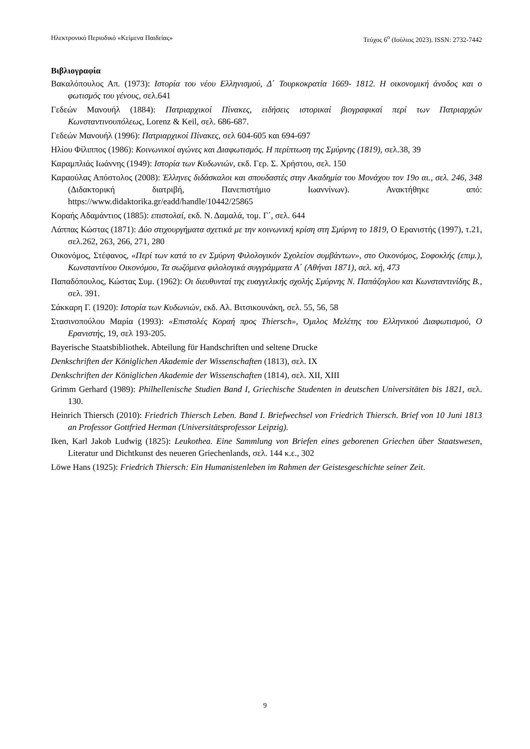Ηλεκτρονικό Περιοδικό «Κείμενα Παιδείας» Τεύχος 6<sup>ο</sup> (Ιούλιος 2023). ISSN: 2732-7442
Βιβλιογραφία
Βακαλόπουλος Απ. (1973): Ιστορία του νέου Ελληνισμού, Δ΄ Τουρκοκρατία 1669- 1812. Η οικονομική άνοδος και ο φωτισμός του γένους, σελ.641
Γεδεών Μανουήλ (1884): Πατριαρχικοί Πίνακες, ειδήσεις ιστορικαί βιογραφικαί περί των Πατριαρχών Κωνσταντινουπόλεως, Lorenz & Keil, σελ. 686-687.
Γεδεών Μανουήλ (1996): Πατριαρχικοί Πίνακες, σελ 604-605 και 694-697
Ηλίου Φίλιππος (1986): Κοινωνικοί αγώνες και Διαφωτισμός. Η περίπτωση της Σμύρνης (1819), σελ.38, 39
Καραμπλιάς Ιωάννης (1949): Ιστορία των Κυδωνιών, εκδ. Γερ. Σ. Χρήστου, σελ. 150
Καραούλας Απόστολος (2008): Έλληνες διδάσκαλοι και σπουδαστές στην Ακαδημία του Μονάχου τον 19ο αι., σελ. 246, 348 (Διδακτορική διατριβή, Πανεπιστήμιο Ιωαννίνων). Ανακτήθηκε από: https://www.didaktorika.gr/eadd/handle/10442/25865
Κοραής Αδαμάντιος (1885): επιστολαί, εκδ. Ν. Δαμαλά, τομ. Γ΄, σελ. 644
Λάππας Κώστας (1871): Δύο στιχουργήματα σχετικά με την κοινωνική κρίση στη Σμύρνη το 1819, Ο Ερανιστής (1997), τ.21, σελ.262, 263, 266, 271, 280
Οικονόμος, Στέφανος, «Περί των κατά το εν Σμύρνη Φιλολογικόν Σχολείον συμβάντων», στο Οικονόμος, Σοφοκλής (επιμ.), Κωνσταντίνου Οικονόμου, Τα σωζόμενα φιλολογικά συγγράμματα Α΄ (Αθήναι 1871), σελ. κή, 473
Παπαδόπουλος, Κώστας Συμ. (1962): Οι διευθυνταί της ευαγγελικής σχολής Σμύρνης Ν. Παπάζογλου και Κωνσταντινίδης Β., σελ. 391.
Σάκκαρη Γ. (1920): Ιστορία των Κυδωνιών, εκδ. Αλ. Βιτσικουνάκη, σελ. 55, 56, 58
Στασινοπούλου Μαρία (1993): «Επιστολές Κοραή προς Thiersch», Όμιλος Μελέτης του Ελληνικού Διαφωτισμού, Ο Ερανιστής, 19, σελ 193-205.
Bayerische Staatsbibliothek. Abteilung für Handschriften und seltene Drucke
Denkschriften der Königlichen Akademie der Wissenschaften (1813), σελ. IX
Denkschriften der Königlichen Akademie der Wissenschaften (1814), σελ. XII, XIII
Grimm Gerhard (1989): Philhellenische Studien Band I, Griechische Studenten in deutschen Universitäten bis 1821, σελ. 130.
Heinrich Thiersch (2010): Friedrich Thiersch Leben. Band I. Briefwechsel von Friedrich Thiersch. Brief von 10 Juni 1813 an Professor Gottfried Herman (Universitätsprofessor Leipzig).
Iken, Karl Jakob Ludwig (1825): Leukothea. Eine Sammlung von Briefen eines geborenen Griechen über Staatswesen, Literatur und Dichtkunst des neueren Griechenlands, σελ. 144 κ.ε., 302
Löwe Hans (1925): Friedrich Thiersch: Ein Humanistenleben im Rahmen der Geistesgeschichte seiner Zeit.
9